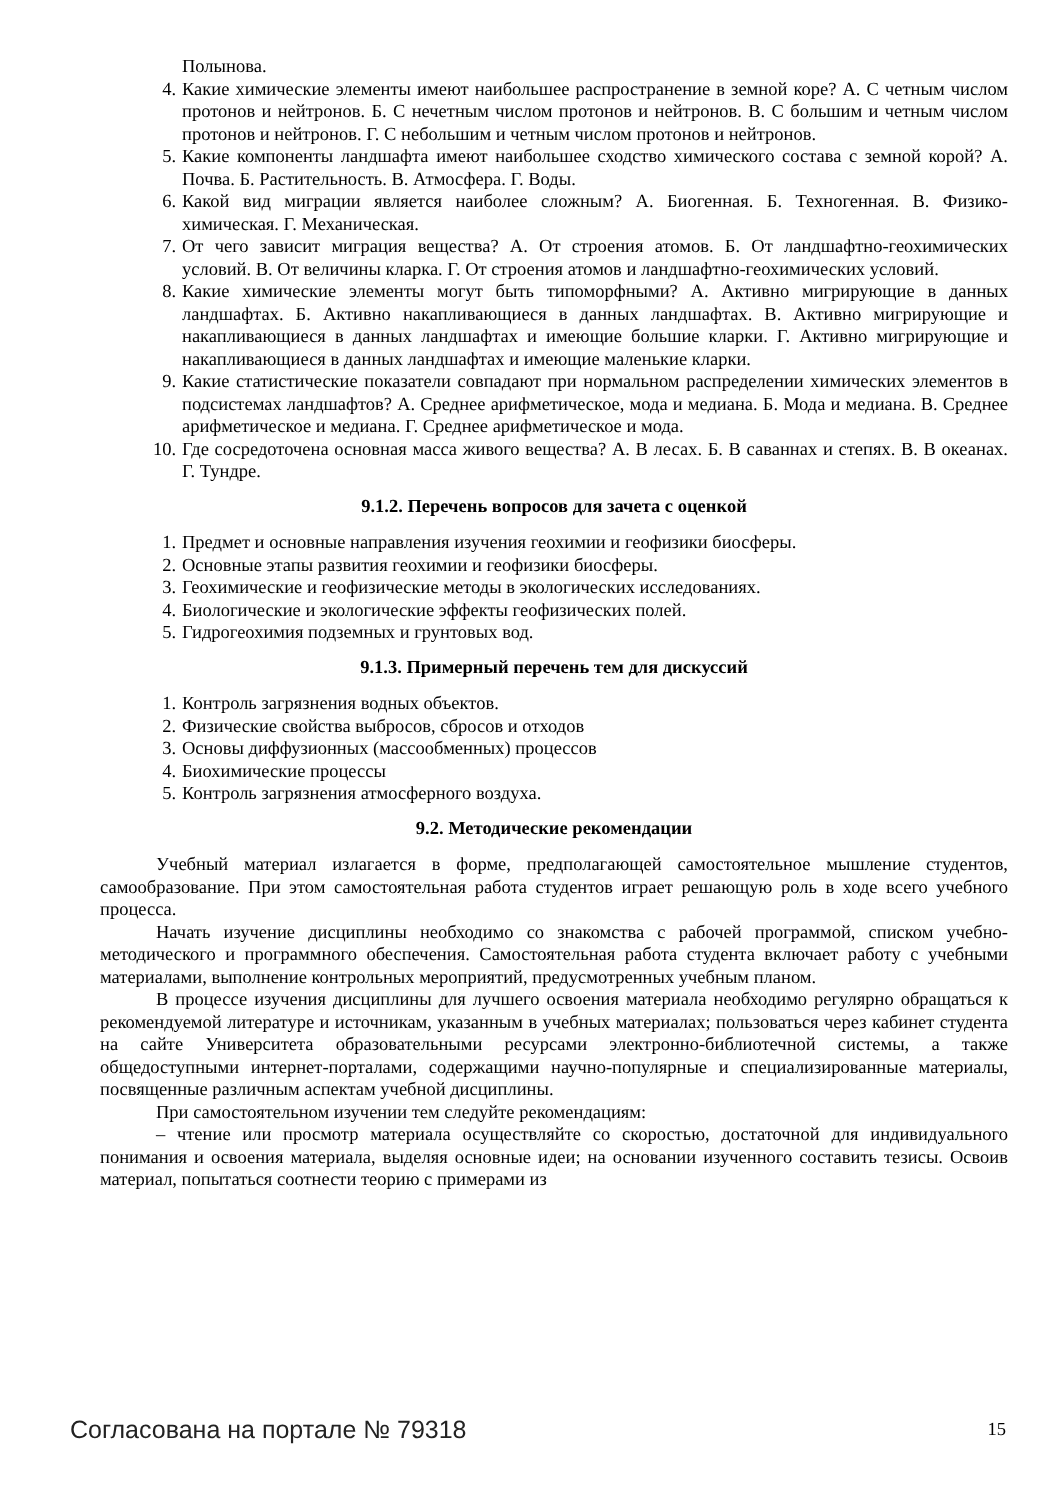Полынова.
4. Какие химические элементы имеют наибольшее распространение в земной коре? А. С четным числом протонов и нейтронов. Б. С нечетным числом протонов и нейтронов. В. С большим и четным числом протонов и нейтронов. Г. С небольшим и четным числом протонов и нейтронов.
5. Какие компоненты ландшафта имеют наибольшее сходство химического состава с земной корой? А. Почва. Б. Растительность. В. Атмосфера. Г. Воды.
6. Какой вид миграции является наиболее сложным? А. Биогенная. Б. Техногенная. В. Физико-химическая. Г. Механическая.
7. От чего зависит миграция вещества? А. От строения атомов. Б. От ландшафтно-геохимических условий. В. От величины кларка. Г. От строения атомов и ландшафтно-геохимических условий.
8. Какие химические элементы могут быть типоморфными? А. Активно мигрирующие в данных ландшафтах. Б. Активно накапливающиеся в данных ландшафтах. В. Активно мигрирующие и накапливающиеся в данных ландшафтах и имеющие большие кларки. Г. Активно мигрирующие и накапливающиеся в данных ландшафтах и имеющие маленькие кларки.
9. Какие статистические показатели совпадают при нормальном распределении химических элементов в подсистемах ландшафтов? А. Среднее арифметическое, мода и медиана. Б. Мода и медиана. В. Среднее арифметическое и медиана. Г. Среднее арифметическое и мода.
10. Где сосредоточена основная масса живого вещества? А. В лесах. Б. В саваннах и степях. В. В океанах. Г. Тундре.
9.1.2. Перечень вопросов для зачета с оценкой
1. Предмет и основные направления изучения геохимии и геофизики биосферы.
2. Основные этапы развития геохимии и геофизики биосферы.
3. Геохимические и геофизические методы в экологических исследованиях.
4. Биологические и экологические эффекты геофизических полей.
5. Гидрогеохимия подземных и грунтовых вод.
9.1.3. Примерный перечень тем для дискуссий
1. Контроль загрязнения водных объектов.
2. Физические свойства выбросов, сбросов и отходов
3. Основы диффузионных (массообменных) процессов
4. Биохимические процессы
5. Контроль загрязнения атмосферного воздуха.
9.2. Методические рекомендации
Учебный материал излагается в форме, предполагающей самостоятельное мышление студентов, самообразование. При этом самостоятельная работа студентов играет решающую роль в ходе всего учебного процесса.
Начать изучение дисциплины необходимо со знакомства с рабочей программой, списком учебно-методического и программного обеспечения. Самостоятельная работа студента включает работу с учебными материалами, выполнение контрольных мероприятий, предусмотренных учебным планом.
В процессе изучения дисциплины для лучшего освоения материала необходимо регулярно обращаться к рекомендуемой литературе и источникам, указанным в учебных материалах; пользоваться через кабинет студента на сайте Университета образовательными ресурсами электронно-библиотечной системы, а также общедоступными интернет-порталами, содержащими научно-популярные и специализированные материалы, посвященные различным аспектам учебной дисциплины.
При самостоятельном изучении тем следуйте рекомендациям:
– чтение или просмотр материала осуществляйте со скоростью, достаточной для индивидуального понимания и освоения материала, выделяя основные идеи; на основании изученного составить тезисы. Освоив материал, попытаться соотнести теорию с примерами из
Согласована на портале № 79318 15